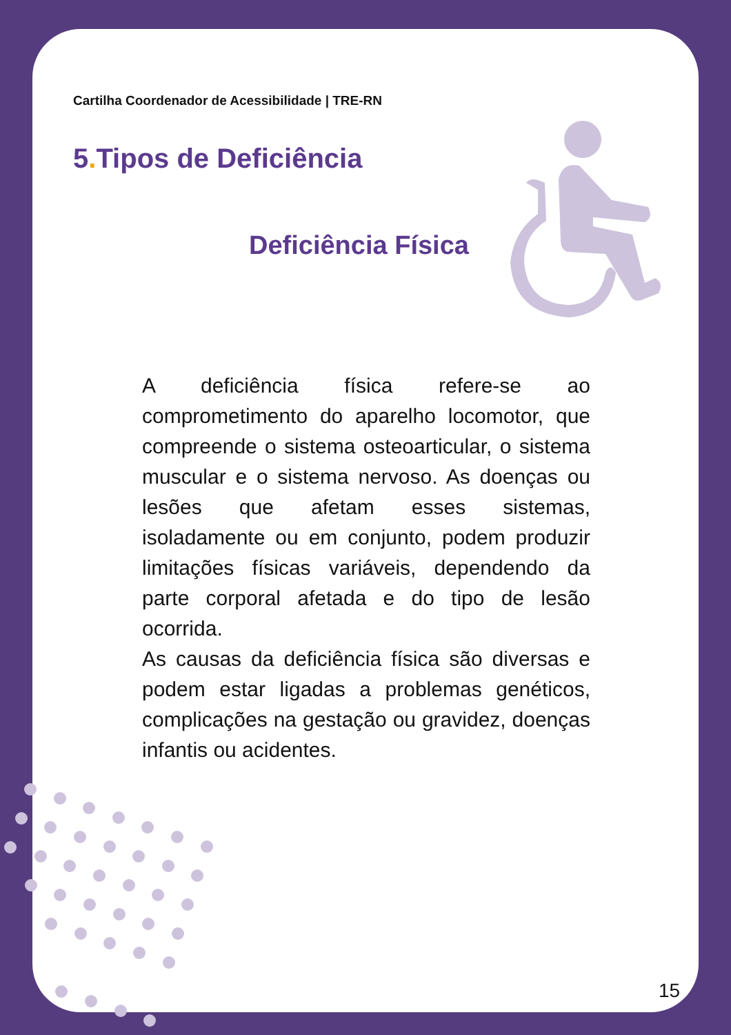Cartilha Coordenador de Acessibilidade | TRE-RN
5. Tipos de Deficiência
Deficiência Física
A deficiência física refere-se ao comprometimento do aparelho locomotor, que compreende o sistema osteoarticular, o sistema muscular e o sistema nervoso. As doenças ou lesões que afetam esses sistemas, isoladamente ou em conjunto, podem produzir limitações físicas variáveis, dependendo da parte corporal afetada e do tipo de lesão ocorrida.
As causas da deficiência física são diversas e podem estar ligadas a problemas genéticos, complicações na gestação ou gravidez, doenças infantis ou acidentes.
15